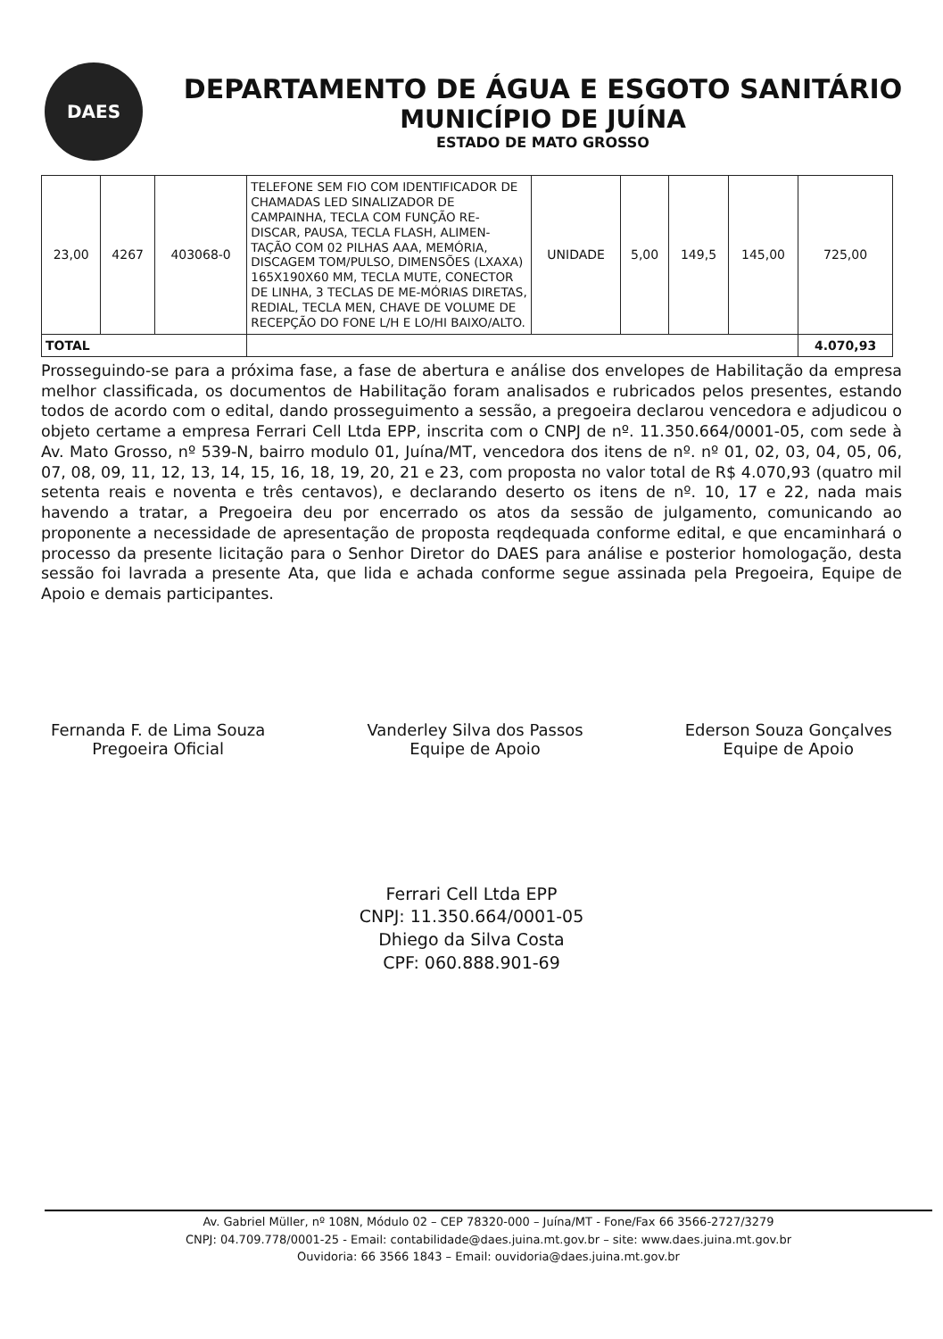DAES
DEPARTAMENTO DE ÁGUA E ESGOTO SANITÁRIO
MUNICÍPIO DE JUÍNA
ESTADO DE MATO GROSSO
| 23,00 | 4267 | 403068-0 | TELEFONE SEM FIO COM IDENTIFICADOR DE CHAMADAS LED SINALIZADOR DE CAMPAINHA, TECLA COM FUNÇÃO RE-DISCAR, PAUSA, TECLA FLASH, ALIMEN-TAÇÃO COM 02 PILHAS AAA, MEMÓRIA, DISCAGEM TOM/PULSO, DIMENSÕES (LXAXA) 165X190X60 MM, TECLA MUTE, CONECTOR DE LINHA, 3 TECLAS DE ME-MÓRIAS DIRETAS, REDIAL, TECLA MEN, CHAVE DE VOLUME DE RECEPÇÃO DO FONE L/H E LO/HI BAIXO/ALTO. | UNIDADE | 5,00 | 149,5 | 145,00 | 725,00 |
| TOTAL | | | | | | | | 4.070,93 |
Prosseguindo-se para a próxima fase, a fase de abertura e análise dos envelopes de Habilitação da empresa melhor classificada, os documentos de Habilitação foram analisados e rubricados pelos presentes, estando todos de acordo com o edital, dando prosseguimento a sessão, a pregoeira declarou vencedora e adjudicou o objeto certame a empresa Ferrari Cell Ltda EPP, inscrita com o CNPJ de nº. 11.350.664/0001-05, com sede à Av. Mato Grosso, nº 539-N, bairro modulo 01, Juína/MT, vencedora dos itens de nº. nº 01, 02, 03, 04, 05, 06, 07, 08, 09, 11, 12, 13, 14, 15, 16, 18, 19, 20, 21 e 23, com proposta no valor total de R$ 4.070,93 (quatro mil setenta reais e noventa e três centavos), e declarando deserto os itens de nº. 10, 17 e 22, nada mais havendo a tratar, a Pregoeira deu por encerrado os atos da sessão de julgamento, comunicando ao proponente a necessidade de apresentação de proposta reqdequada conforme edital, e que encaminhará o processo da presente licitação para o Senhor Diretor do DAES para análise e posterior homologação, desta sessão foi lavrada a presente Ata, que lida e achada conforme segue assinada pela Pregoeira, Equipe de Apoio e demais participantes.
Fernanda F. de Lima Souza
Pregoeira Oficial
Vanderley Silva dos Passos
Equipe de Apoio
Ederson Souza Gonçalves
Equipe de Apoio
Ferrari Cell Ltda EPP
CNPJ: 11.350.664/0001-05
Dhiego da Silva Costa
CPF: 060.888.901-69
Av. Gabriel Müller, nº 108N, Módulo 02 – CEP 78320-000 – Juína/MT - Fone/Fax 66 3566-2727/3279
CNPJ: 04.709.778/0001-25 - Email: contabilidade@daes.juina.mt.gov.br – site: www.daes.juina.mt.gov.br
Ouvidoria: 66 3566 1843 – Email: ouvidoria@daes.juina.mt.gov.br